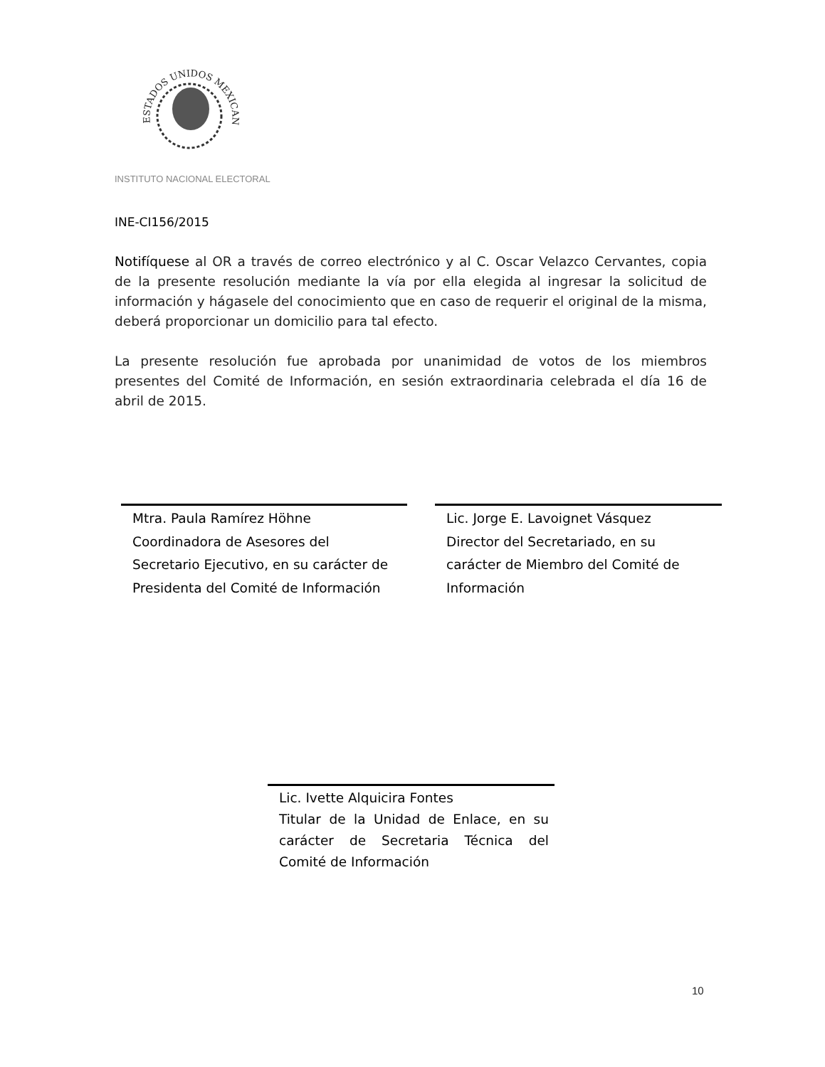ESTADOS UNIDOS MEXICANOS
INSTITUTO NACIONAL ELECTORAL
INE-CI156/2015
Notifíquese al OR a través de correo electrónico y al C. Oscar Velazco Cervantes, copia de la presente resolución mediante la vía por ella elegida al ingresar la solicitud de información y hágasele del conocimiento que en caso de requerir el original de la misma, deberá proporcionar un domicilio para tal efecto.
La presente resolución fue aprobada por unanimidad de votos de los miembros presentes del Comité de Información, en sesión extraordinaria celebrada el día 16 de abril de 2015.
Mtra. Paula Ramírez Höhne
Coordinadora de Asesores del
Secretario Ejecutivo, en su carácter de
Presidenta del Comité de Información
Lic. Jorge E. Lavoignet Vásquez
Director del Secretariado, en su
carácter de Miembro del Comité de
Información
Lic. Ivette Alquicira Fontes
Titular de la Unidad de Enlace, en su carácter de Secretaria Técnica del Comité de Información
10